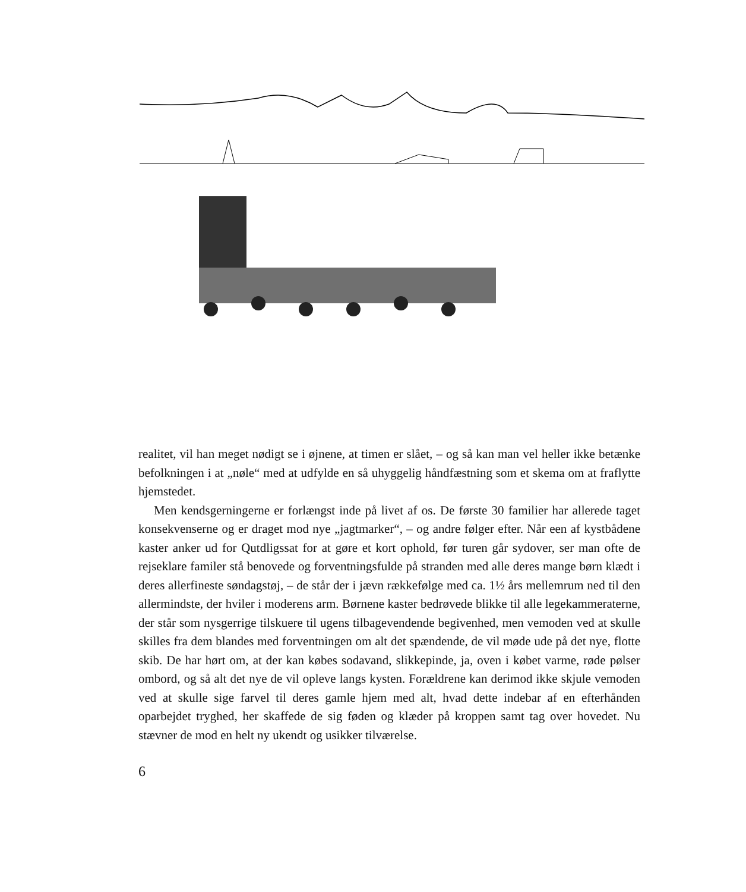realitet, vil han meget nødigt se i øjnene, at timen er slået, – og så kan man vel heller ikke betænke befolkningen i at „nøle“ med at udfylde en så uhyggelig håndfæstning som et skema om at fraflytte hjemstedet.
Men kendsgerningerne er forlængst inde på livet af os. De første 30 familier har allerede taget konsekvenserne og er draget mod nye „jagtmarker“, – og andre følger efter. Når een af kystbådene kaster anker ud for Qutdligssat for at gøre et kort ophold, før turen går sydover, ser man ofte de rejseklare familer stå benovede og forventningsfulde på stranden med alle deres mange børn klædt i deres allerfineste søndagstøj, – de står der i jævn rækkefølge med ca. 1½ års mellemrum ned til den allermindste, der hviler i moderens arm. Børnene kaster bedrøvede blikke til alle legekammeraterne, der står som nysgerrige tilskuere til ugens tilbagevendende begivenhed, men vemoden ved at skulle skilles fra dem blandes med forventningen om alt det spændende, de vil møde ude på det nye, flotte skib. De har hørt om, at der kan købes sodavand, slikkepinde, ja, oven i købet varme, røde pølser ombord, og så alt det nye de vil opleve langs kysten. Forældrene kan derimod ikke skjule vemoden ved at skulle sige farvel til deres gamle hjem med alt, hvad dette indebar af en efterhånden oparbejdet tryghed, her skaffede de sig føden og klæder på kroppen samt tag over hovedet. Nu stævner de mod en helt ny ukendt og usikker tilværelse.
6